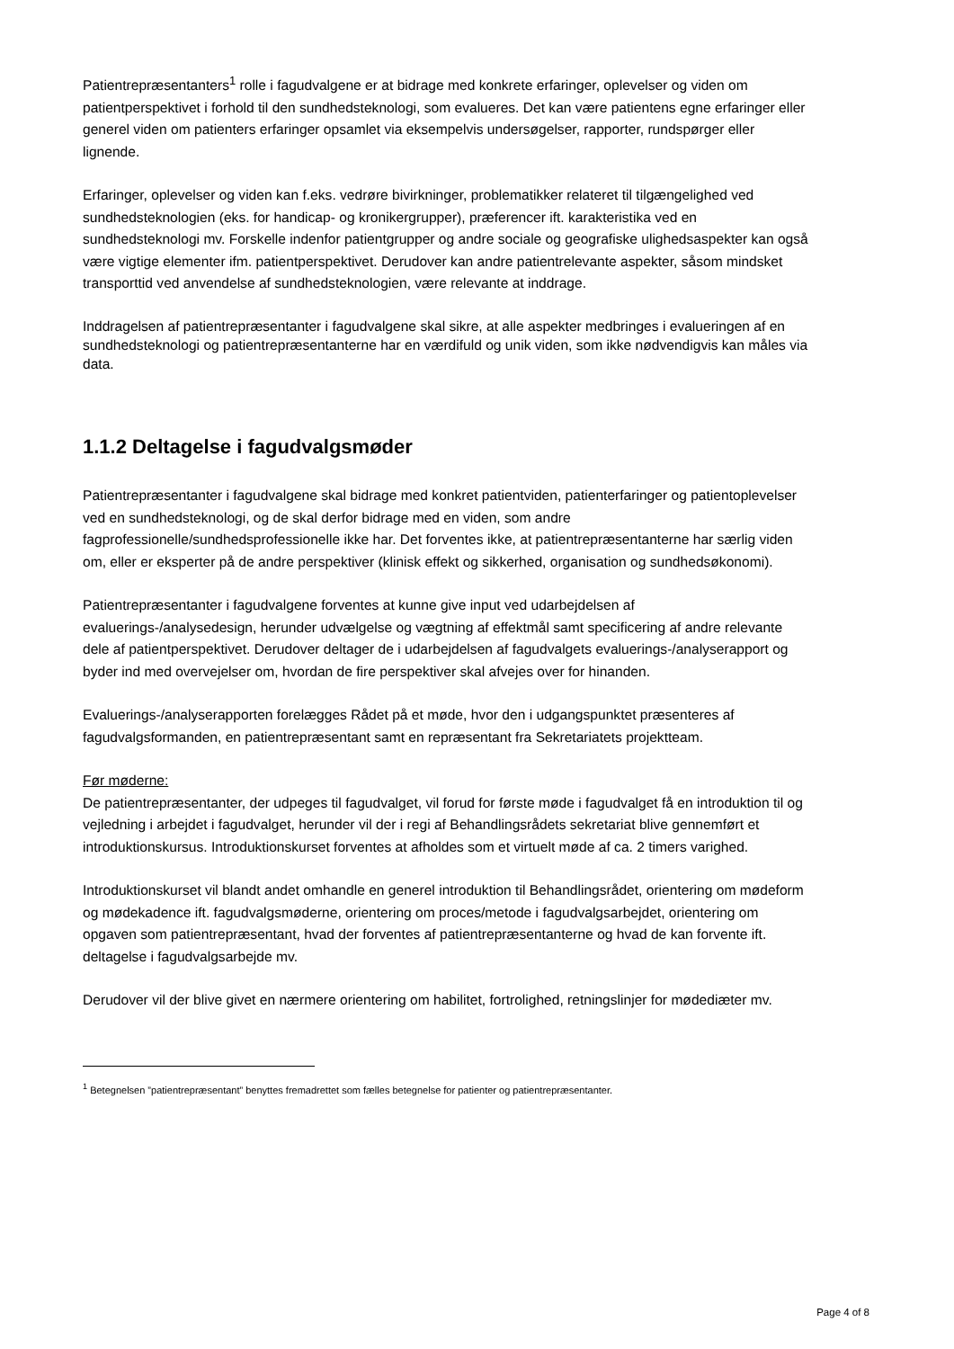Patientrepræsentanters<sup>1</sup> rolle i fagudvalgene er at bidrage med konkrete erfaringer, oplevelser og viden om patientperspektivet i forhold til den sundhedsteknologi, som evalueres. Det kan være patientens egne erfaringer eller generel viden om patienters erfaringer opsamlet via eksempelvis undersøgelser, rapporter, rundspørger eller lignende.
Erfaringer, oplevelser og viden kan f.eks. vedrøre bivirkninger, problematikker relateret til tilgængelighed ved sundhedsteknologien (eks. for handicap- og kronikergrupper), præferencer ift. karakteristika ved en sundhedsteknologi mv. Forskelle indenfor patientgrupper og andre sociale og geografiske ulighedsaspekter kan også være vigtige elementer ifm. patientperspektivet. Derudover kan andre patientrelevante aspekter, såsom mindsket transporttid ved anvendelse af sundhedsteknologien, være relevante at inddrage.
Inddragelsen af patientrepræsentanter i fagudvalgene skal sikre, at alle aspekter medbringes i evalueringen af en sundhedsteknologi og patientrepræsentanterne har en værdifuld og unik viden, som ikke nødvendigvis kan måles via data.
1.1.2 Deltagelse i fagudvalgsmøder
Patientrepræsentanter i fagudvalgene skal bidrage med konkret patientviden, patienterfaringer og patientoplevelser ved en sundhedsteknologi, og de skal derfor bidrage med en viden, som andre fagprofessionelle/sundhedsprofessionelle ikke har. Det forventes ikke, at patientrepræsentanterne har særlig viden om, eller er eksperter på de andre perspektiver (klinisk effekt og sikkerhed, organisation og sundhedsøkonomi).
Patientrepræsentanter i fagudvalgene forventes at kunne give input ved udarbejdelsen af evaluerings-/analysedesign, herunder udvælgelse og vægtning af effektmål samt specificering af andre relevante dele af patientperspektivet. Derudover deltager de i udarbejdelsen af fagudvalgets evaluerings-/analyserapport og byder ind med overvejelser om, hvordan de fire perspektiver skal afvejes over for hinanden.
Evaluerings-/analyserapporten forelægges Rådet på et møde, hvor den i udgangspunktet præsenteres af fagudvalgsformanden, en patientrepræsentant samt en repræsentant fra Sekretariatets projektteam.
Før møderne:
De patientrepræsentanter, der udpeges til fagudvalget, vil forud for første møde i fagudvalget få en introduktion til og vejledning i arbejdet i fagudvalget, herunder vil der i regi af Behandlingsrådets sekretariat blive gennemført et introduktionskursus. Introduktionskurset forventes at afholdes som et virtuelt møde af ca. 2 timers varighed.
Introduktionskurset vil blandt andet omhandle en generel introduktion til Behandlingsrådet, orientering om mødeform og mødekadence ift. fagudvalgsmøderne, orientering om proces/metode i fagudvalgsarbejdet, orientering om opgaven som patientrepræsentant, hvad der forventes af patientrepræsentanterne og hvad de kan forvente ift. deltagelse i fagudvalgsarbejde mv.
Derudover vil der blive givet en nærmere orientering om habilitet, fortrolighed, retningslinjer for mødediæter mv.
<sup>1</sup> Betegnelsen ”patientrepræsentant” benyttes fremadrettet som fælles betegnelse for patienter og patientrepræsentanter.
Page 4 of 8